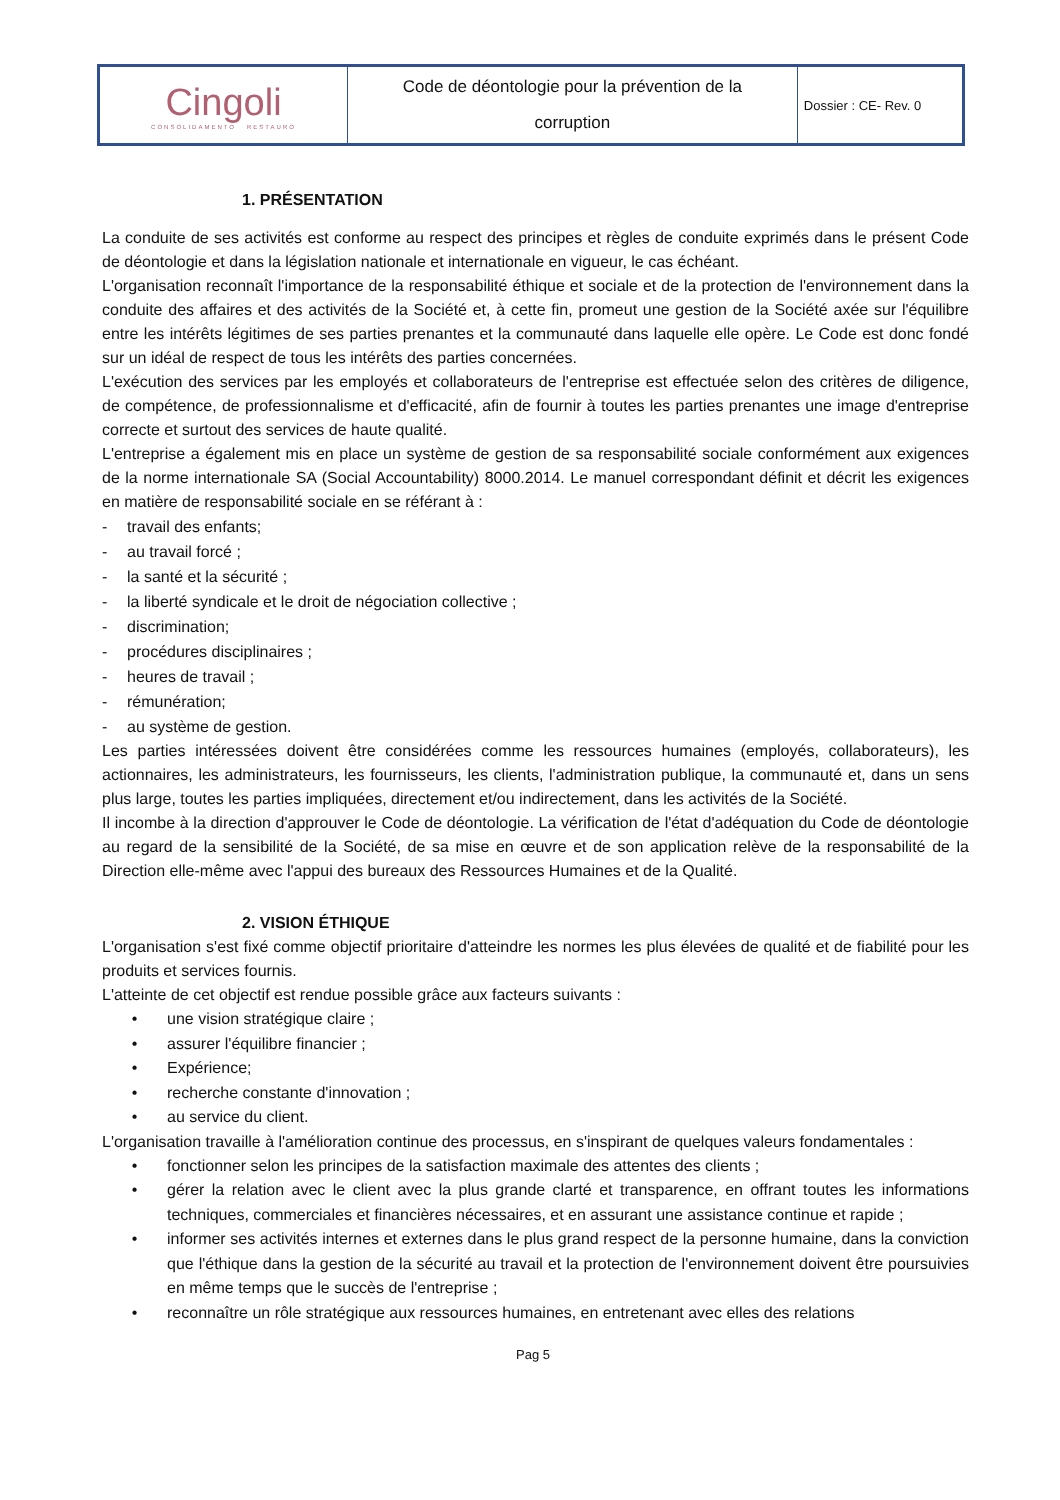| Cingoli CONSOLIDAMENTO RESTAURO | Code de déontologie pour la prévention de la corruption | Dossier : CE- Rev. 0 |
1. PRÉSENTATION
La conduite de ses activités est conforme au respect des principes et règles de conduite exprimés dans le présent Code de déontologie et dans la législation nationale et internationale en vigueur, le cas échéant.
L'organisation reconnaît l'importance de la responsabilité éthique et sociale et de la protection de l'environnement dans la conduite des affaires et des activités de la Société et, à cette fin, promeut une gestion de la Société axée sur l'équilibre entre les intérêts légitimes de ses parties prenantes et la communauté dans laquelle elle opère. Le Code est donc fondé sur un idéal de respect de tous les intérêts des parties concernées.
L'exécution des services par les employés et collaborateurs de l'entreprise est effectuée selon des critères de diligence, de compétence, de professionnalisme et d'efficacité, afin de fournir à toutes les parties prenantes une image d'entreprise correcte et surtout des services de haute qualité.
L'entreprise a également mis en place un système de gestion de sa responsabilité sociale conformément aux exigences de la norme internationale SA (Social Accountability) 8000.2014. Le manuel correspondant définit et décrit les exigences en matière de responsabilité sociale en se référant à :
- travail des enfants;
- au travail forcé ;
- la santé et la sécurité ;
- la liberté syndicale et le droit de négociation collective ;
- discrimination;
- procédures disciplinaires ;
- heures de travail ;
- rémunération;
- au système de gestion.
Les parties intéressées doivent être considérées comme les ressources humaines (employés, collaborateurs), les actionnaires, les administrateurs, les fournisseurs, les clients, l'administration publique, la communauté et, dans un sens plus large, toutes les parties impliquées, directement et/ou indirectement, dans les activités de la Société.
Il incombe à la direction d'approuver le Code de déontologie. La vérification de l'état d'adéquation du Code de déontologie au regard de la sensibilité de la Société, de sa mise en œuvre et de son application relève de la responsabilité de la Direction elle-même avec l'appui des bureaux des Ressources Humaines et de la Qualité.
2. VISION ÉTHIQUE
L'organisation s'est fixé comme objectif prioritaire d'atteindre les normes les plus élevées de qualité et de fiabilité pour les produits et services fournis.
L'atteinte de cet objectif est rendue possible grâce aux facteurs suivants :
• une vision stratégique claire ;
• assurer l'équilibre financier ;
• Expérience;
• recherche constante d'innovation ;
• au service du client.
L'organisation travaille à l'amélioration continue des processus, en s'inspirant de quelques valeurs fondamentales :
• fonctionner selon les principes de la satisfaction maximale des attentes des clients ;
• gérer la relation avec le client avec la plus grande clarté et transparence, en offrant toutes les informations techniques, commerciales et financières nécessaires, et en assurant une assistance continue et rapide ;
• informer ses activités internes et externes dans le plus grand respect de la personne humaine, dans la conviction que l'éthique dans la gestion de la sécurité au travail et la protection de l'environnement doivent être poursuivies en même temps que le succès de l'entreprise ;
• reconnaître un rôle stratégique aux ressources humaines, en entretenant avec elles des relations
Pag 5